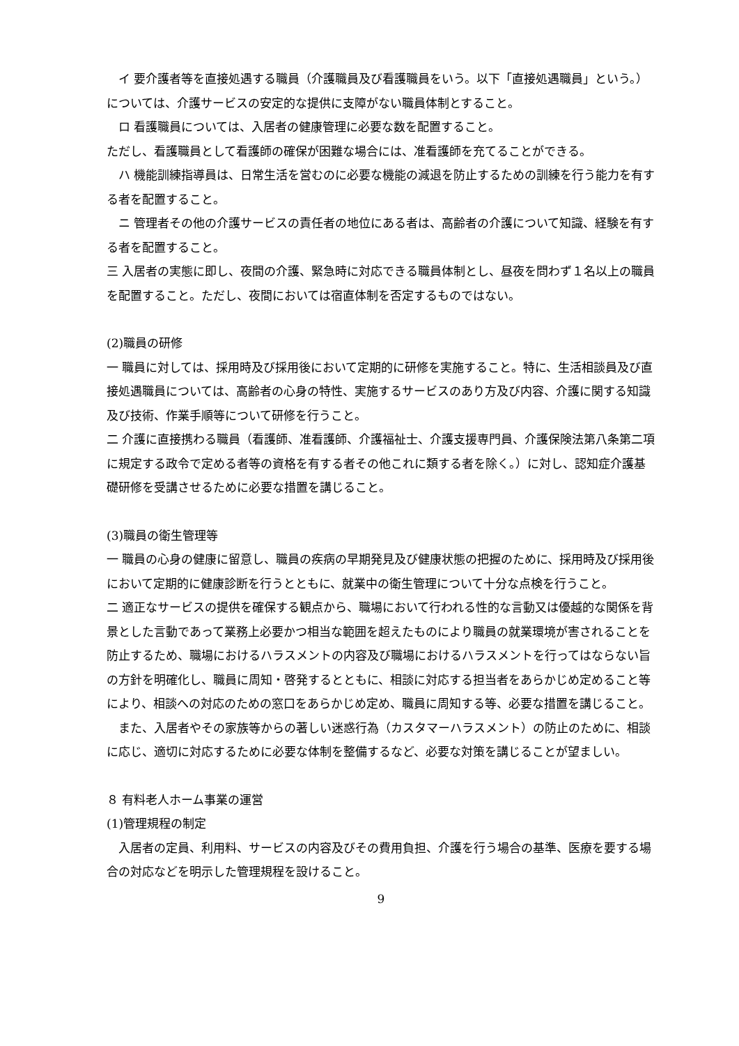イ 要介護者等を直接処遇する職員（介護職員及び看護職員をいう。以下「直接処遇職員」という。）については、介護サービスの安定的な提供に支障がない職員体制とすること。
　ロ 看護職員については、入居者の健康管理に必要な数を配置すること。
ただし、看護職員として看護師の確保が困難な場合には、准看護師を充てることができる。
　ハ 機能訓練指導員は、日常生活を営むのに必要な機能の減退を防止するための訓練を行う能力を有する者を配置すること。
　ニ 管理者その他の介護サービスの責任者の地位にある者は、高齢者の介護について知識、経験を有する者を配置すること。
三 入居者の実態に即し、夜間の介護、緊急時に対応できる職員体制とし、昼夜を問わず１名以上の職員を配置すること。ただし、夜間においては宿直体制を否定するものではない。
(2)職員の研修
一 職員に対しては、採用時及び採用後において定期的に研修を実施すること。特に、生活相談員及び直接処遇職員については、高齢者の心身の特性、実施するサービスのあり方及び内容、介護に関する知識及び技術、作業手順等について研修を行うこと。
二 介護に直接携わる職員（看護師、准看護師、介護福祉士、介護支援専門員、介護保険法第八条第二項に規定する政令で定める者等の資格を有する者その他これに類する者を除く。）に対し、認知症介護基礎研修を受講させるために必要な措置を講じること。
(3)職員の衛生管理等
一 職員の心身の健康に留意し、職員の疾病の早期発見及び健康状態の把握のために、採用時及び採用後において定期的に健康診断を行うとともに、就業中の衛生管理について十分な点検を行うこと。
二 適正なサービスの提供を確保する観点から、職場において行われる性的な言動又は優越的な関係を背景とした言動であって業務上必要かつ相当な範囲を超えたものにより職員の就業環境が害されることを防止するため、職場におけるハラスメントの内容及び職場におけるハラスメントを行ってはならない旨の方針を明確化し、職員に周知・啓発するとともに、相談に対応する担当者をあらかじめ定めること等により、相談への対応のための窓口をあらかじめ定め、職員に周知する等、必要な措置を講じること。
　また、入居者やその家族等からの著しい迷惑行為（カスタマーハラスメント）の防止のために、相談に応じ、適切に対応するために必要な体制を整備するなど、必要な対策を講じることが望ましい。
８ 有料老人ホーム事業の運営
(1)管理規程の制定
　入居者の定員、利用料、サービスの内容及びその費用負担、介護を行う場合の基準、医療を要する場合の対応などを明示した管理規程を設けること。
9